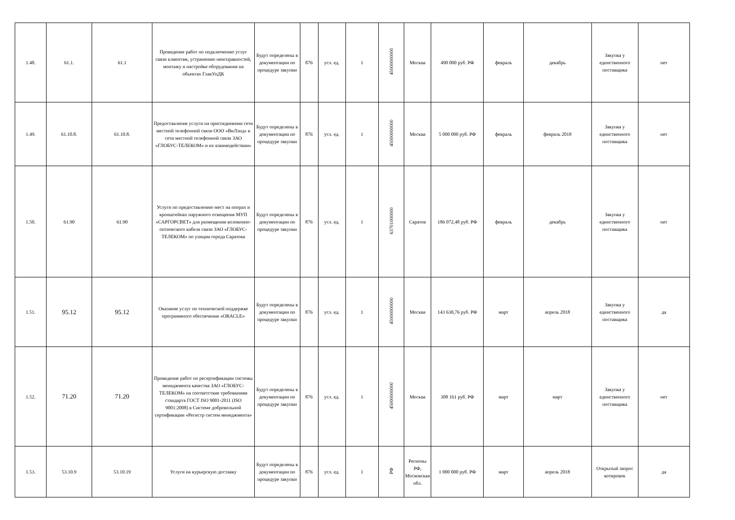| 1.48. | 61.1. | 61.1 | Проведение работ по подключению услуг связи клиентам, устранению неисправностей, монтажу и настройке оборудования на объектах ГлавУпДК | Будут определены в документации по процедуре закупки | 876 | усл. ед. | 1 | 45000000000 | Москва | 490 000 руб. РФ | февраль | декабрь | Закупка у единственного поставщика | нет |
| 1.49. | 61.10.8. | 61.10.8. | Предоставление услуги на присоединении сети местной телефонной связи ООО «ВиЛэнд» к сети местной телефонной связи ЗАО «ГЛОБУС-ТЕЛЕКОМ» и их взаимодействии» | Будут определены в документации по процедуре закупки | 876 | усл. ед. | 1 | 45000000000 | Москва | 5 000 000 руб. РФ | февраль | февраль 2018 | Закупка у единственного поставщика | нет |
| 1.50. | 61.90 | 61.90 | Услуги по предоставлению мест на опорах и кронштейнах наружного освещения МУП «САРГОРСВЕТ» для размещения волоконно-оптического кабеля связи ЗАО «ГЛОБУС-ТЕЛЕКОМ» по улицам города Саратова | Будут определены в документации по процедуре закупки | 876 | усл. ед. | 1 | 63701000000 | Саратов | 186 072,48 руб. РФ | февраль | декабрь | Закупка у единственного поставщика | нет |
| 1.51. | 95.12 | 95.12 | Оказание услуг по технической поддержке программного обеспечения «ORACLE» | Будут определены в документации по процедуре закупки | 876 | усл. ед. | 1 | 45000000000 | Москва | 143 630,76 руб. РФ | март | апрель 2018 | Закупка у единственного поставщика | да |
| 1.52. | 71.20 | 71.20 | Проведение работ по ресертификации системы менеджмента качества ЗАО «ГЛОБУС-ТЕЛЕКОМ» на соответствие требованиям стандарта ГОСТ ISO 9001-2011 (ISO 9001:2008) в Системе добровольной сертификации «Регистр систем менеджмента» | Будут определены в документации по процедуре закупки | 876 | усл. ед. | 1 | 45000000000 | Москва | 308 161 руб. РФ | март | март | Закупка у единственного поставщика | нет |
| 1.53. | 53.10.9 | 53.10.19 | Услуги на курьерскую доставку | Будут определены в документации по процедуре закупки | 876 | усл. ед. | 1 | РФ | Регионы РФ, Московская обл. | 1 000 000 руб. РФ | март | апрель 2018 | Открытый запрос котировок | да |